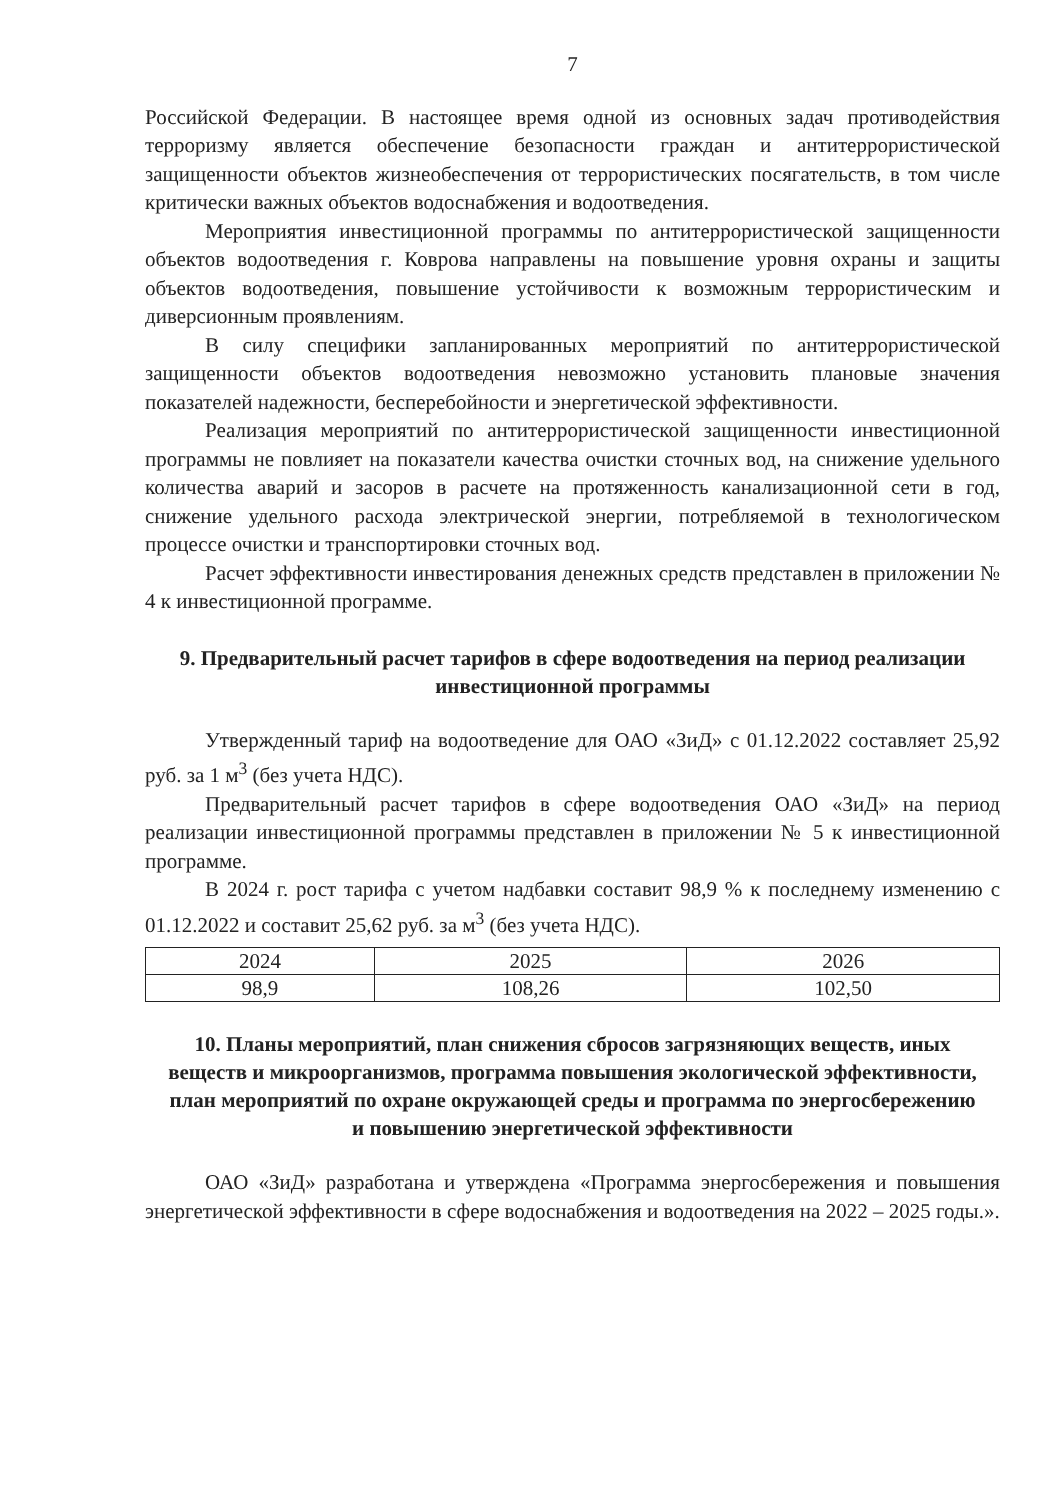7
Российской Федерации. В настоящее время одной из основных задач противодействия терроризму является обеспечение безопасности граждан и антитеррористической защищенности объектов жизнеобеспечения от террористических посягательств, в том числе критически важных объектов водоснабжения и водоотведения.
Мероприятия инвестиционной программы по антитеррористической защищенности объектов водоотведения г. Коврова направлены на повышение уровня охраны и защиты объектов водоотведения, повышение устойчивости к возможным террористическим и диверсионным проявлениям.
В силу специфики запланированных мероприятий по антитеррористической защищенности объектов водоотведения невозможно установить плановые значения показателей надежности, бесперебойности и энергетической эффективности.
Реализация мероприятий по антитеррористической защищенности инвестиционной программы не повлияет на показатели качества очистки сточных вод, на снижение удельного количества аварий и засоров в расчете на протяженность канализационной сети в год, снижение удельного расхода электрической энергии, потребляемой в технологическом процессе очистки и транспортировки сточных вод.
Расчет эффективности инвестирования денежных средств представлен в приложении № 4 к инвестиционной программе.
9. Предварительный расчет тарифов в сфере водоотведения на период реализации инвестиционной программы
Утвержденный тариф на водоотведение для ОАО «ЗиД» с 01.12.2022 составляет 25,92 руб. за 1 м<sup>3</sup> (без учета НДС).
Предварительный расчет тарифов в сфере водоотведения ОАО «ЗиД» на период реализации инвестиционной программы представлен в приложении № 5 к инвестиционной программе.
В 2024 г. рост тарифа с учетом надбавки составит 98,9 % к последнему изменению с 01.12.2022 и составит 25,62 руб. за м<sup>3</sup> (без учета НДС).
| 2024 | 2025 | 2026 |
| 98,9 | 108,26 | 102,50 |
10. Планы мероприятий, план снижения сбросов загрязняющих веществ, иных веществ и микроорганизмов, программа повышения экологической эффективности, план мероприятий по охране окружающей среды и программа по энергосбережению и повышению энергетической эффективности
ОАО «ЗиД» разработана и утверждена «Программа энергосбережения и повышения энергетической эффективности в сфере водоснабжения и водоотведения на 2022 – 2025 годы.».